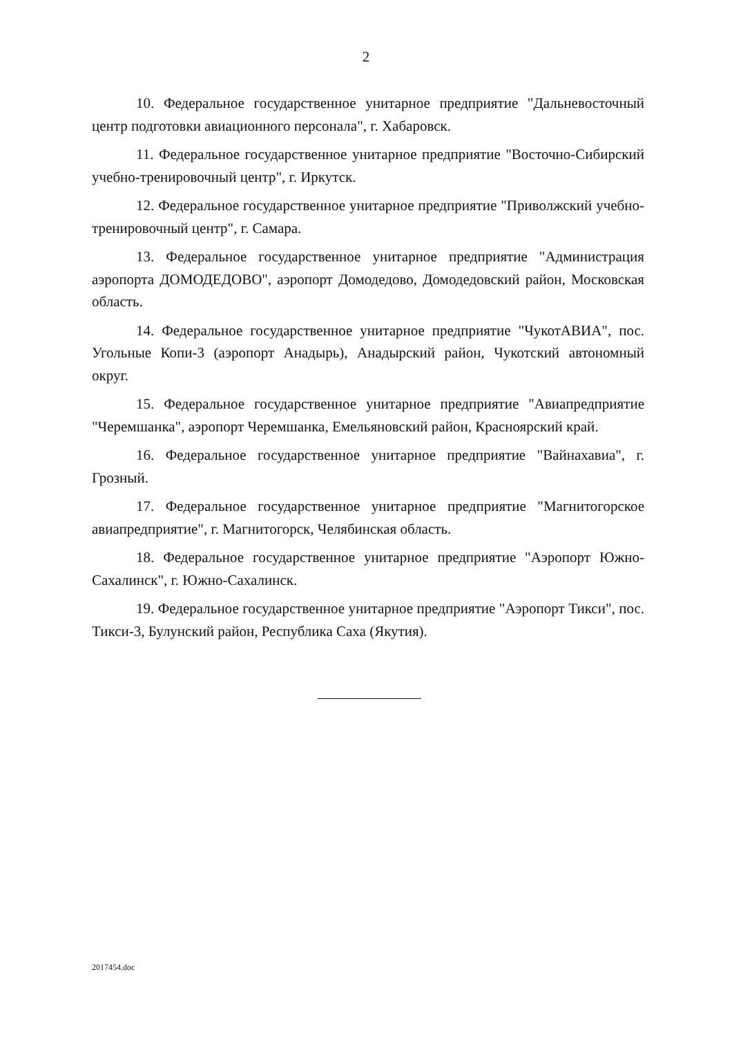2
10. Федеральное государственное унитарное предприятие "Дальневосточный центр подготовки авиационного персонала", г. Хабаровск.
11. Федеральное государственное унитарное предприятие "Восточно-Сибирский учебно-тренировочный центр", г. Иркутск.
12. Федеральное государственное унитарное предприятие "Приволжский учебно-тренировочный центр", г. Самара.
13. Федеральное государственное унитарное предприятие "Администрация аэропорта ДОМОДЕДОВО", аэропорт Домодедово, Домодедовский район, Московская область.
14. Федеральное государственное унитарное предприятие "ЧукотАВИА", пос. Угольные Копи-3 (аэропорт Анадырь), Анадырский район, Чукотский автономный округ.
15. Федеральное государственное унитарное предприятие "Авиапредприятие "Черемшанка", аэропорт Черемшанка, Емельяновский район, Красноярский край.
16. Федеральное государственное унитарное предприятие "Вайнахавиа", г. Грозный.
17. Федеральное государственное унитарное предприятие "Магнитогорское авиапредприятие", г. Магнитогорск, Челябинская область.
18. Федеральное государственное унитарное предприятие "Аэропорт Южно-Сахалинск", г. Южно-Сахалинск.
19. Федеральное государственное унитарное предприятие "Аэропорт Тикси", пос. Тикси-3, Булунский район, Республика Саха (Якутия).
2017454.doc